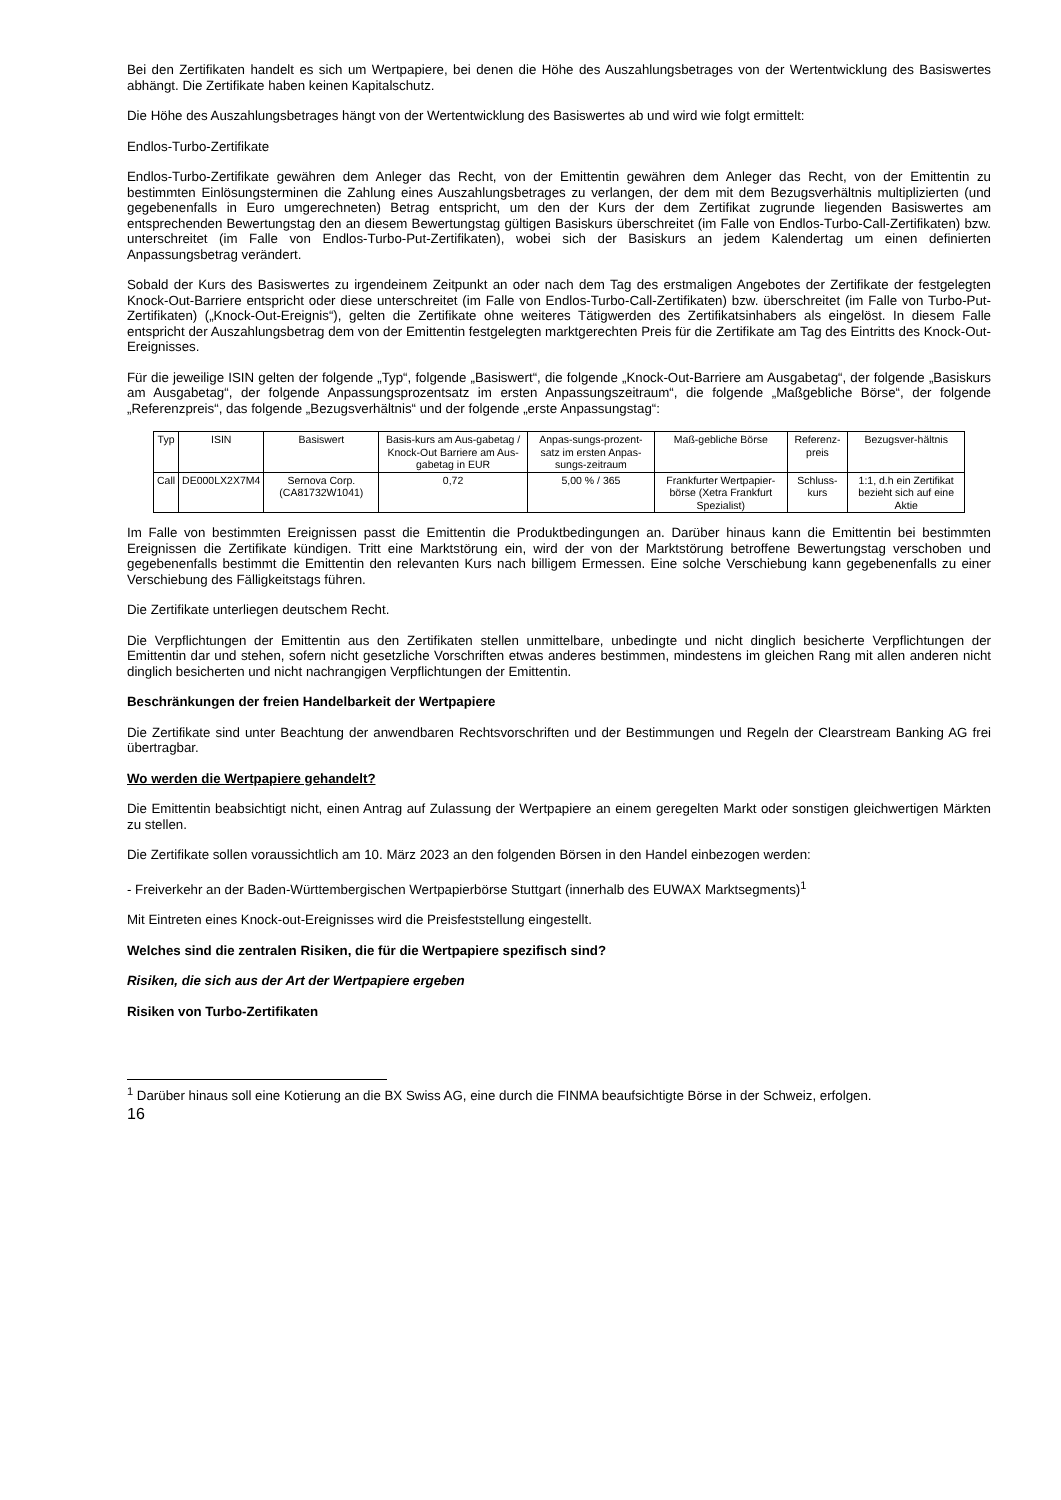Bei den Zertifikaten handelt es sich um Wertpapiere, bei denen die Höhe des Auszahlungsbetrages von der Wertentwicklung des Basiswertes abhängt. Die Zertifikate haben keinen Kapitalschutz.
Die Höhe des Auszahlungsbetrages hängt von der Wertentwicklung des Basiswertes ab und wird wie folgt ermittelt:
Endlos-Turbo-Zertifikate
Endlos-Turbo-Zertifikate gewähren dem Anleger das Recht, von der Emittentin gewähren dem Anleger das Recht, von der Emittentin zu bestimmten Einlösungsterminen die Zahlung eines Auszahlungsbetrages zu verlangen, der dem mit dem Bezugsverhältnis multiplizierten (und gegebenenfalls in Euro umgerechneten) Betrag entspricht, um den der Kurs der dem Zertifikat zugrunde liegenden Basiswertes am entsprechenden Bewertungstag den an diesem Bewertungstag gültigen Basiskurs überschreitet (im Falle von Endlos-Turbo-Call-Zertifikaten) bzw. unterschreitet (im Falle von Endlos-Turbo-Put-Zertifikaten), wobei sich der Basiskurs an jedem Kalendertag um einen definierten Anpassungsbetrag verändert.
Sobald der Kurs des Basiswertes zu irgendeinem Zeitpunkt an oder nach dem Tag des erstmaligen Angebotes der Zertifikate der festgelegten Knock-Out-Barriere entspricht oder diese unterschreitet (im Falle von Endlos-Turbo-Call-Zertifikaten) bzw. überschreitet (im Falle von Turbo-Put-Zertifikaten) („Knock-Out-Ereignis“), gelten die Zertifikate ohne weiteres Tätigwerden des Zertifikatsinhabers als eingelöst. In diesem Falle entspricht der Auszahlungsbetrag dem von der Emittentin festgelegten marktgerechten Preis für die Zertifikate am Tag des Eintritts des Knock-Out-Ereignisses.
Für die jeweilige ISIN gelten der folgende „Typ“, folgende „Basiswert“, die folgende „Knock-Out-Barriere am Ausgabetag“, der folgende „Basiskurs am Ausgabetag“, der folgende Anpassungsprozentsatz im ersten Anpassungszeitraum“, die folgende „Maßgebliche Börse“, der folgende „Referenzpreis“, das folgende „Bezugsverhältnis“ und der folgende „erste Anpassungstag“:
| Typ | ISIN | Basiswert | Basis-kurs am Aus-gabetag / Knock-Out Barriere am Aus-gabetag in EUR | Anpas-sungs-prozent-satz im ersten Anpas-sungs-zeitraum | Maß-gebliche Börse | Referenz-preis | Bezugsver-hältnis |
| --- | --- | --- | --- | --- | --- | --- | --- |
| Call | DE000LX2X7M4 | Sernova Corp. (CA81732W1041) | 0,72 | 5,00 % / 365 | Frankfurter Wertpapier-börse (Xetra Frankfurt Spezialist) | Schluss-kurs | 1:1, d.h ein Zertifikat bezieht sich auf eine Aktie |
Im Falle von bestimmten Ereignissen passt die Emittentin die Produktbedingungen an. Darüber hinaus kann die Emittentin bei bestimmten Ereignissen die Zertifikate kündigen. Tritt eine Marktstörung ein, wird der von der Marktstörung betroffene Bewertungstag verschoben und gegebenenfalls bestimmt die Emittentin den relevanten Kurs nach billigem Ermessen. Eine solche Verschiebung kann gegebenenfalls zu einer Verschiebung des Fälligkeitstags führen.
Die Zertifikate unterliegen deutschem Recht.
Die Verpflichtungen der Emittentin aus den Zertifikaten stellen unmittelbare, unbedingte und nicht dinglich besicherte Verpflichtungen der Emittentin dar und stehen, sofern nicht gesetzliche Vorschriften etwas anderes bestimmen, mindestens im gleichen Rang mit allen anderen nicht dinglich besicherten und nicht nachrangigen Verpflichtungen der Emittentin.
Beschränkungen der freien Handelbarkeit der Wertpapiere
Die Zertifikate sind unter Beachtung der anwendbaren Rechtsvorschriften und der Bestimmungen und Regeln der Clearstream Banking AG frei übertragbar.
Wo werden die Wertpapiere gehandelt?
Die Emittentin beabsichtigt nicht, einen Antrag auf Zulassung der Wertpapiere an einem geregelten Markt oder sonstigen gleichwertigen Märkten zu stellen.
Die Zertifikate sollen voraussichtlich am 10. März 2023 an den folgenden Börsen in den Handel einbezogen werden:
- Freiverkehr an der Baden-Württembergischen Wertpapierbörse Stuttgart (innerhalb des EUWAX Marktsegments)<sup>1</sup>
Mit Eintreten eines Knock-out-Ereignisses wird die Preisfeststellung eingestellt.
Welches sind die zentralen Risiken, die für die Wertpapiere spezifisch sind?
Risiken, die sich aus der Art der Wertpapiere ergeben
Risiken von Turbo-Zertifikaten
<sup>1</sup> Darüber hinaus soll eine Kotierung an die BX Swiss AG, eine durch die FINMA beaufsichtigte Börse in der Schweiz, erfolgen.
16